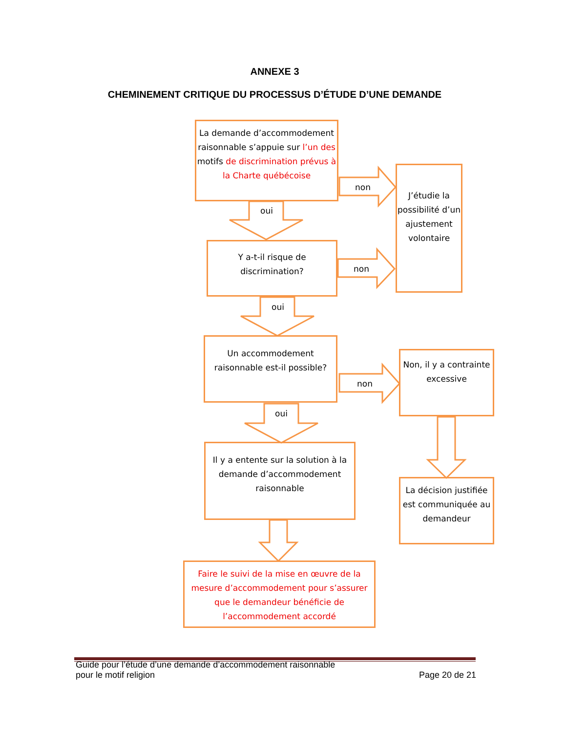ANNEXE 3
CHEMINEMENT CRITIQUE DU PROCESSUS D’ÉTUDE D’UNE DEMANDE
La demande d’accommodement raisonnable s’appuie sur l’un des motifs de discrimination prévus à la Charte québécoise
non
oui
J’étudie la possibilité d’un ajustement volontaire
Y a-t-il risque de discrimination?
non
oui
Un accommodement raisonnable est-il possible?
non
oui
Non, il y a contrainte excessive
Il y a entente sur la solution à la demande d’accommodement raisonnable
La décision justifiée est communiquée au demandeur
Faire le suivi de la mise en œuvre de la mesure d’accommodement pour s’assurer que le demandeur bénéficie de l’accommodement accordé
Guide pour l’étude d’une demande d’accommodement raisonnable
pour le motif religion Page 20 de 21